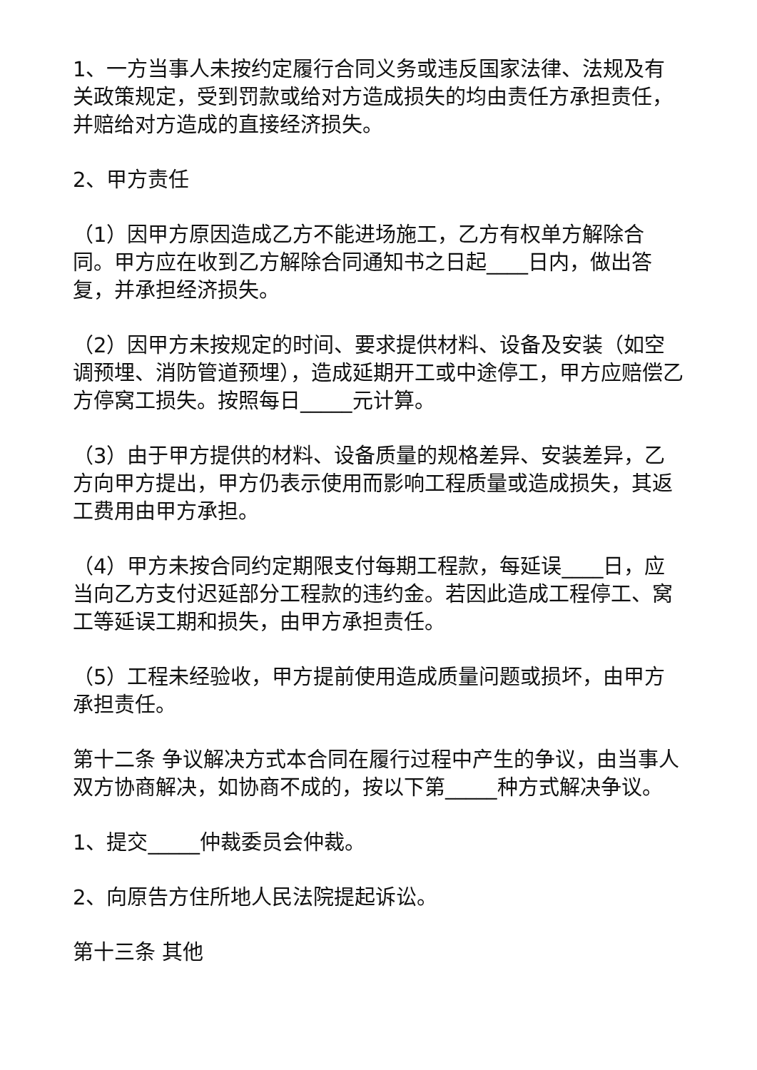1、一方当事人未按约定履行合同义务或违反国家法律、法规及有关政策规定，受到罚款或给对方造成损失的均由责任方承担责任，并赔给对方造成的直接经济损失。
2、甲方责任
（1）因甲方原因造成乙方不能进场施工，乙方有权单方解除合同。甲方应在收到乙方解除合同通知书之日起____日内，做出答复，并承担经济损失。
（2）因甲方未按规定的时间、要求提供材料、设备及安装（如空调预埋、消防管道预埋），造成延期开工或中途停工，甲方应赔偿乙方停窝工损失。按照每日_____元计算。
（3）由于甲方提供的材料、设备质量的规格差异、安装差异，乙方向甲方提出，甲方仍表示使用而影响工程质量或造成损失，其返工费用由甲方承担。
（4）甲方未按合同约定期限支付每期工程款，每延误____日，应当向乙方支付迟延部分工程款的违约金。若因此造成工程停工、窝工等延误工期和损失，由甲方承担责任。
（5）工程未经验收，甲方提前使用造成质量问题或损坏，由甲方承担责任。
第十二条 争议解决方式本合同在履行过程中产生的争议，由当事人双方协商解决，如协商不成的，按以下第_____种方式解决争议。
1、提交_____仲裁委员会仲裁。
2、向原告方住所地人民法院提起诉讼。
第十三条 其他